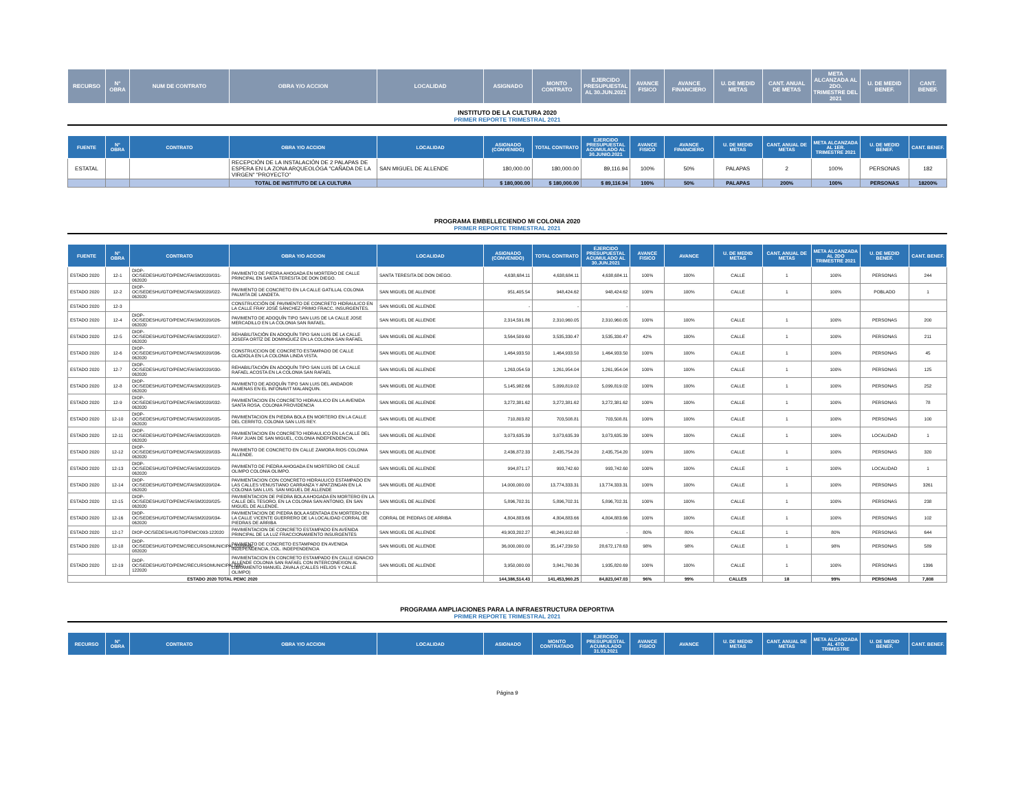| RECURSO | N° OBRA | NUM DE CONTRATO | OBRA Y/O ACCION | LOCALIDAD | ASIGNADO | MONTO CONTRATO | EJERCIDO PRESUPUESTAL AL 30.JUN.2021 | AVANCE FISICO | AVANCE FINANCIERO | U. DE MEDID METAS | CANT. ANUAL DE METAS | META ALCANZADA AL 2DO. TRIMESTRE DEL 2021 | U. DE MEDID BENEF. | CANT. BENEF. |
| --- | --- | --- | --- | --- | --- | --- | --- | --- | --- | --- | --- | --- | --- | --- |
INSTITUTO DE LA CULTURA 2020
PRIMER REPORTE TRIMESTRAL 2021
| FUENTE | N° OBRA | CONTRATO | OBRA Y/O ACCION | LOCALIDAD | ASIGNADO (CONVENIDO) | TOTAL CONTRATO | EJERCIDO PRESUPUESTAL ACUMULADO AL 30.JUNIO.2021 | AVANCE FISICO | AVANCE FINANCIERO | U. DE MEDID METAS | CANT. ANUAL DE METAS | META ALCANZADA AL 1ER. TRIMESTRE 2021 | U. DE MEDID BENEF. | CANT. BENEF. |
| --- | --- | --- | --- | --- | --- | --- | --- | --- | --- | --- | --- | --- | --- | --- |
| ESTATAL | | | RECEPCIÓN DE LA INSTALACIÓN DE 2 PALAPAS DE ESPERA EN LA ZONA ARQUEOLÓGA "CAÑADA DE LA VIRGEN" "PROYECTO" | SAN MIGUEL DE ALLENDE | 180,000.00 | 180,000.00 | 89,116.94 | 100% | 50% | PALAPAS | 2 | 100% | PERSONAS | 182 |
| | | | TOTAL DE INSTITUTO DE LA CULTURA | | $ 180,000.00 | $ 180,000.00 | $ 89,116.94 | 100% | 50% | PALAPAS | 200% | 100% | PERSONAS | 18200% |
PROGRAMA EMBELLECIENDO MI COLONIA 2020
PRIMER REPORTE TRIMESTRAL 2021
| FUENTE | N° OBRA | CONTRATO | OBRA Y/O ACCION | LOCALIDAD | ASIGNADO (CONVENIDO) | TOTAL CONTRATO | EJERCIDO PRESUPUESTAL ACUMULADO AL 30.JUN.2021 | AVANCE FISICO | AVANCE | U. DE MEDID METAS | CANT. ANUAL DE METAS | META ALCANZADA AL 2DO TRIMESTRE 2021 | U. DE MEDID BENEF. | CANT. BENEF. |
| --- | --- | --- | --- | --- | --- | --- | --- | --- | --- | --- | --- | --- | --- | --- |
| ESTADO 2020 | 12-1 | DIOP-OC/SEDESHU/GTO/PEMC/FAISM2020/031-062020 | PAVIMENTO DE PIEDRA AHOGADA EN MORTERO DE CALLE PRINCIPAL EN SANTA TERESITA DE DON DIEGO. | SANTA TERESITA DE DON DIEGO. | 4,638,684.11 | 4,638,684.11 | 4,638,684.11 | 100% | 100% | CALLE | 1 | 100% | PERSONAS | 244 |
| ESTADO 2020 | 12-2 | DIOP-OC/SEDESHU/GTO/PEMC/FAISM2020/022-062020 | PAVIMENTO DE CONCRETO EN LA CALLE GATILLAL COLONIA PALMITA DE LANDETA. | SAN MIGUEL DE ALLENDE | 951,405.54 | 948,424.62 | 948,424.62 | 100% | 100% | CALLE | 1 | 100% | POBLADO | 1 |
| ESTADO 2020 | 12-3 | | CONSTRUCCIÓN DE PAVIMENTO DE CONCRETO HIDRAULICO EN LA CALLE FRAY JOSÉ SÁNCHEZ PRIMO FRACC. INSURGENTES. | SAN MIGUEL DE ALLENDE | - | - | - | | | | | | | |
| ESTADO 2020 | 12-4 | DIOP-OC/SEDESHU/GTO/PEMC/FAISM2020/026-062020 | PAVIMENTO DE ADOQUÍN TIPO SAN LUIS DE LA CALLE JOSE MERCADILLO EN LA COLONIA SAN RAFAEL. | SAN MIGUEL DE ALLENDE | 2,314,591.86 | 2,310,960.05 | 2,310,960.05 | 100% | 100% | CALLE | 1 | 100% | PERSONAS | 200 |
| ESTADO 2020 | 12-5 | DIOP-OC/SEDESHU/GTO/PEMC/FAISM2020/027-062020 | REHABILITACIÓN EN ADOQUÍN TIPO SAN LUIS DE LA CALLE JOSEFA ORTÍZ DE DOMINGUEZ EN LA COLONIA SAN RAFAEL | SAN MIGUEL DE ALLENDE | 3,564,509.60 | 3,535,330.47 | 3,535,330.47 | 42% | 100% | CALLE | 1 | 100% | PERSONAS | 211 |
| ESTADO 2020 | 12-6 | DIOP-OC/SEDESHU/GTO/PEMC/FAISM2020/036-062020 | CONSTRUCCION DE CONCRETO ESTAMPADO DE CALLE GLADIOLA EN LA COLONIA LINDA VISTA. | SAN MIGUEL DE ALLENDE | 1,464,933.50 | 1,464,933.50 | 1,464,933.50 | 100% | 100% | CALLE | 1 | 100% | PERSONAS | 45 |
| ESTADO 2020 | 12-7 | DIOP-OC/SEDESHU/GTO/PEMC/FAISM2020/030-062020 | REHABILITACIÓN EN ADOQUÍN TIPO SAN LUIS DE LA CALLE RAFAEL ACOSTA EN LA COLONIA SAN RAFAEL | SAN MIGUEL DE ALLENDE | 1,263,054.59 | 1,261,954.04 | 1,261,954.04 | 100% | 100% | CALLE | 1 | 100% | PERSONAS | 125 |
| ESTADO 2020 | 12-8 | DIOP-OC/SEDESHU/GTO/PEMC/FAISM2020/023-062020 | PAVIMENTO DE ADOQUÍN TIPO SAN LUIS DEL ANDADOR ALMENAS EN EL INFONAVIT MALANQUIN. | SAN MIGUEL DE ALLENDE | 5,145,982.66 | 5,099,819.02 | 5,099,819.02 | 100% | 100% | CALLE | 1 | 100% | PERSONAS | 252 |
| ESTADO 2020 | 12-9 | DIOP-OC/SEDESHU/GTO/PEMC/FAISM2020/032-062020 | PAVIMENTACION EN CONCRETO HIDRAULICO EN LA AVENIDA SANTA ROSA, COLONIA PROVIDENCIA | SAN MIGUEL DE ALLENDE | 3,272,381.62 | 3,272,381.62 | 3,272,381.62 | 100% | 100% | CALLE | 1 | 100% | PERSONAS | 78 |
| ESTADO 2020 | 12-10 | DIOP-OC/SEDESHU/GTO/PEMC/FAISM2020/035-062020 | PAVIMENTACION EN PIEDRA BOLA EN MORTERO EN LA CALLE DEL CERRITO, COLONIA SAN LUIS REY. | SAN MIGUEL DE ALLENDE | 710,803.82 | 703,508.81 | 703,508.81 | 100% | 100% | CALLE | 1 | 100% | PERSONAS | 100 |
| ESTADO 2020 | 12-11 | DIOP-OC/SEDESHU/GTO/PEMC/FAISM2020/028-062020 | PAVIMENTACION EN CONCRETO HIDRAULICO EN LA CALLE DEL FRAY JUAN DE SAN MIGUEL, COLONIA INDEPENDENCIA. | SAN MIGUEL DE ALLENDE | 3,073,635.39 | 3,073,635.39 | 3,073,635.39 | 100% | 100% | CALLE | 1 | 100% | LOCALIDAD | 1 |
| ESTADO 2020 | 12-12 | DIOP-OC/SEDESHU/GTO/PEMC/FAISM2020/033-062020 | PAVIMENTO DE CONCRETO EN CALLE ZAMORA RIOS COLONIA ALLENDE. | SAN MIGUEL DE ALLENDE | 2,436,872.33 | 2,435,754.20 | 2,435,754.20 | 100% | 100% | CALLE | 1 | 100% | PERSONAS | 320 |
| ESTADO 2020 | 12-13 | DIOP-OC/SEDESHU/GTO/PEMC/FAISM2020/029-062020 | PAVIMENTO DE PIEDRA AHOGADA EN MORTERO DE CALLE OLIMPO COLONIA OLIMPO. | SAN MIGUEL DE ALLENDE | 994,871.17 | 993,742.60 | 993,742.60 | 100% | 100% | CALLE | 1 | 100% | LOCALIDAD | 1 |
| ESTADO 2020 | 12-14 | DIOP-OC/SEDESHU/GTO/PEMC/FAISM2020/024-062020 | PAVIMENTACION CON CONCRETO HIDRAULICO ESTAMPADO EN LAS CALLES VENUSTIANO CARRANZA Y APATZINGAN EN LA COLONIA SAN LUIS. SAN MIGUEL DE ALLENDE | SAN MIGUEL DE ALLENDE | 14,000,000.00 | 13,774,333.31 | 13,774,333.31 | 100% | 100% | CALLE | 1 | 100% | PERSONAS | 3261 |
| ESTADO 2020 | 12-15 | DIOP-OC/SEDESHU/GTO/PEMC/FAISM2020/025-062020 | PAVIMENTACION DE PIEDRA BOLA AHOGADA EN MORTERO EN LA CALLE DEL TESORO, EN LA COLONIA SAN ANTONIO, EN SAN MIGUEL DE ALLENDE. | SAN MIGUEL DE ALLENDE | 5,896,702.31 | 5,896,702.31 | 5,896,702.31 | 100% | 100% | CALLE | 1 | 100% | PERSONAS | 238 |
| ESTADO 2020 | 12-16 | DIOP-OC/SEDESHU/GTO/PEMC/FAISM2020/034-062020 | PAVIMENTACION DE PIEDRA BOLA ASENTADA EN MORTERO EN LA CALLE VICENTE GUERRERO DE LA LOCALIDAD CORRAL DE PIEDRAS DE ARRIBA | CORRAL DE PIEDRAS DE ARRIBA | 4,804,883.66 | 4,804,883.66 | 4,804,883.66 | 100% | 100% | CALLE | 1 | 100% | PERSONAS | 102 |
| ESTADO 2020 | 12-17 | DIOP-OC/SEDESHU/GTO/PEMC/093-122020 | PAVIMENTACION DE CONCRETO ESTAMPADO EN AVENIDA PRINCIPAL DE LA LUZ FRACCIONAMIENTO INSURGENTES | SAN MIGUEL DE ALLENDE | 49,903,202.27 | 48,249,912.68 | - | 80% | 80% | CALLE | 1 | 80% | PERSONAS | 644 |
| ESTADO 2020 | 12-18 | DIOP-OC/SEDESHU/GTO/PEMC/RECURSOMUNICIPAL2020/066-082020 | PAVIMENTO DE CONCRETO ESTAMPADO EN AVENIDA INDEPENDENCIA, COL. INDEPENDENCIA | SAN MIGUEL DE ALLENDE | 36,000,000.00 | 35,147,239.50 | 28,672,178.63 | 98% | 98% | CALLE | 1 | 98% | PERSONAS | 589 |
| ESTADO 2020 | 12-19 | DIOP-OC/SEDESHU/GTO/PEMC/RECURSOMUNICIPAL/092-122020 | PAVIMENTACION EN CONCRETO ESTAMPADO EN CALLE IGNACIO ALLENDE COLONIA SAN RAFAEL CON INTERCONEXION AL LIBRAMIENTO MANUEL ZAVALA (CALLES HELIOS Y CALLE OLIMPO) | SAN MIGUEL DE ALLENDE | 3,950,000.00 | 3,841,760.36 | 1,935,820.69 | 100% | 100% | CALLE | 1 | 100% | PERSONAS | 1396 |
| ESTADO 2020 TOTAL PEMC 2020 | | | | | 144,386,514.43 | 141,453,960.25 | 84,823,047.03 | 96% | 99% | CALLES | 18 | 99% | PERSONAS | 7,808 |
PROGRAMA AMPLIACIONES PARA LA INFRAESTRUCTURA DEPORTIVA
PRIMER REPORTE TRIMESTRAL 2021
| RECURSO | N° OBRA | CONTRATO | OBRA Y/O ACCION | LOCALIDAD | ASIGNADO | MONTO CONTRATADO | EJERCIDO PRESUPUESTAL ACUMULADO 31.03.2021 | AVANCE FISICO | AVANCE | U. DE MEDID METAS | CANT. ANUAL DE METAS | META ALCANZADA AL 4TO TRIMESTRE | U. DE MEDID BENEF. | CANT. BENEF. |
| --- | --- | --- | --- | --- | --- | --- | --- | --- | --- | --- | --- | --- | --- | --- |
Página 9